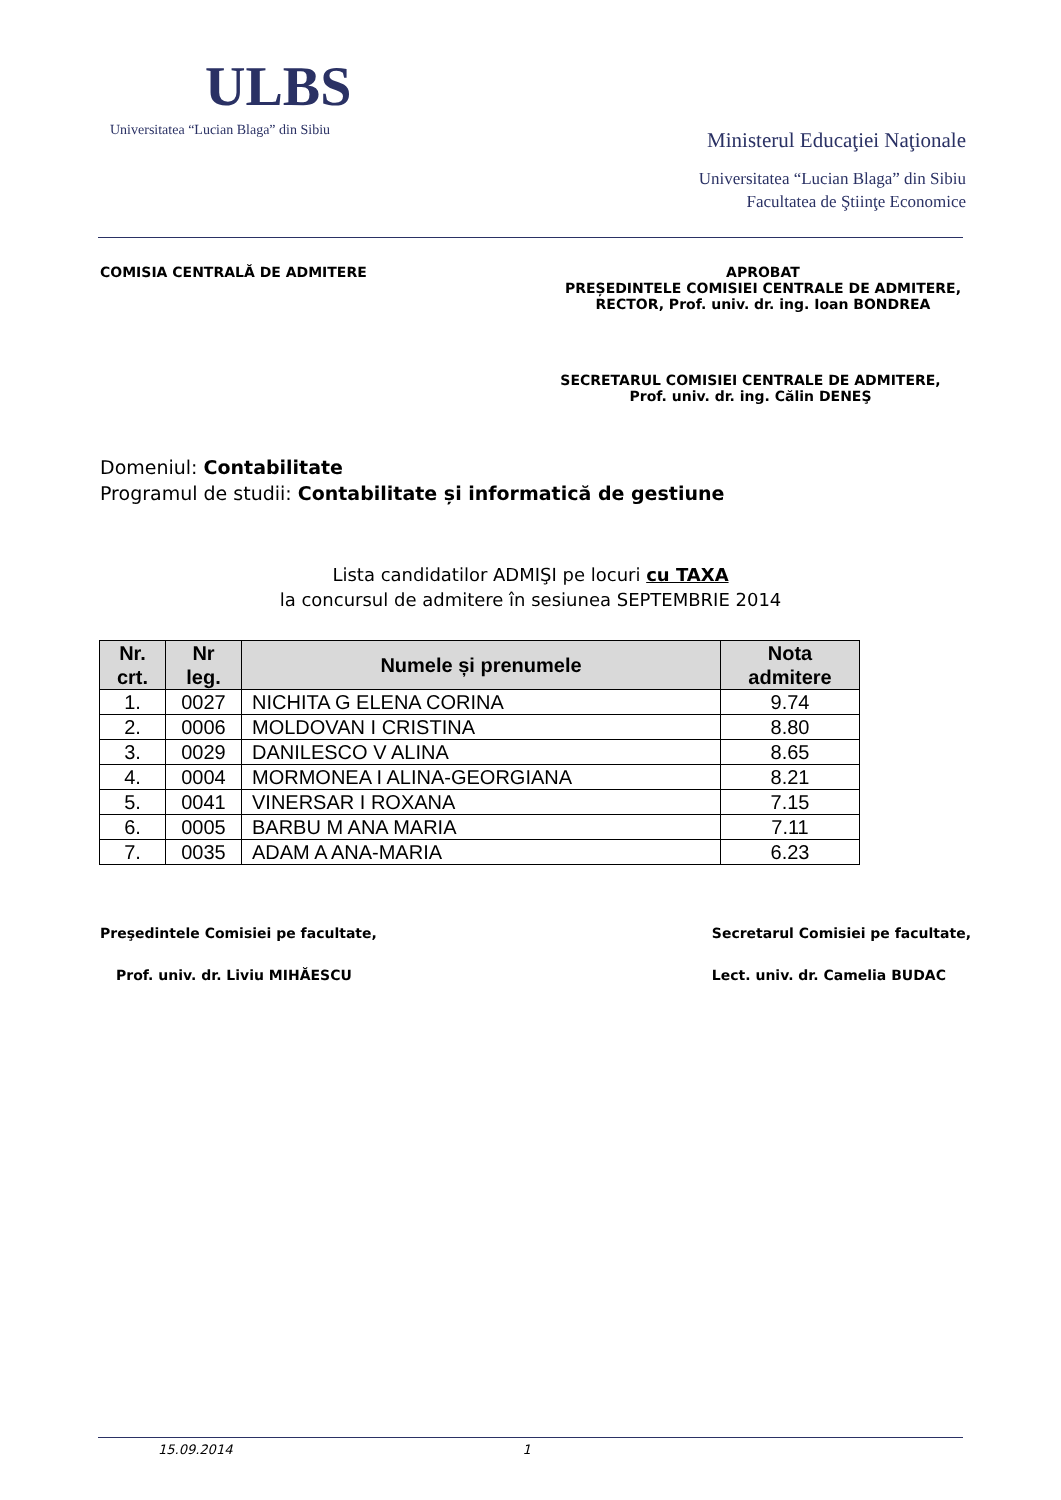ULBS
Universitatea “Lucian Blaga” din Sibiu
Ministerul Educaţiei Naţionale
Universitatea “Lucian Blaga” din Sibiu
Facultatea de Ştiinţe Economice
COMISIA CENTRALĂ DE ADMITERE APROBAT
PREȘEDINTELE COMISIEI CENTRALE DE ADMITERE,
RECTOR, Prof. univ. dr. ing. Ioan BONDREA
SECRETARUL COMISIEI CENTRALE DE ADMITERE,
Prof. univ. dr. ing. Călin DENEŞ
Domeniul: Contabilitate
Programul de studii: Contabilitate și informatică de gestiune
Lista candidatilor ADMIŞI pe locuri cu TAXA
la concursul de admitere în sesiunea SEPTEMBRIE 2014
| Nr. crt. | Nr leg. | Numele și prenumele | Nota admitere |
| --- | --- | --- | --- |
| 1. | 0027 | NICHITA G ELENA CORINA | 9.74 |
| 2. | 0006 | MOLDOVAN I CRISTINA | 8.80 |
| 3. | 0029 | DANILESCO V ALINA | 8.65 |
| 4. | 0004 | MORMONEA I ALINA-GEORGIANA | 8.21 |
| 5. | 0041 | VINERSAR I ROXANA | 7.15 |
| 6. | 0005 | BARBU M ANA MARIA | 7.11 |
| 7. | 0035 | ADAM A ANA-MARIA | 6.23 |
Preşedintele Comisiei pe facultate,
Prof. univ. dr. Liviu MIHĂESCU
Secretarul Comisiei pe facultate,
Lect. univ. dr. Camelia BUDAC
15.09.2014 1